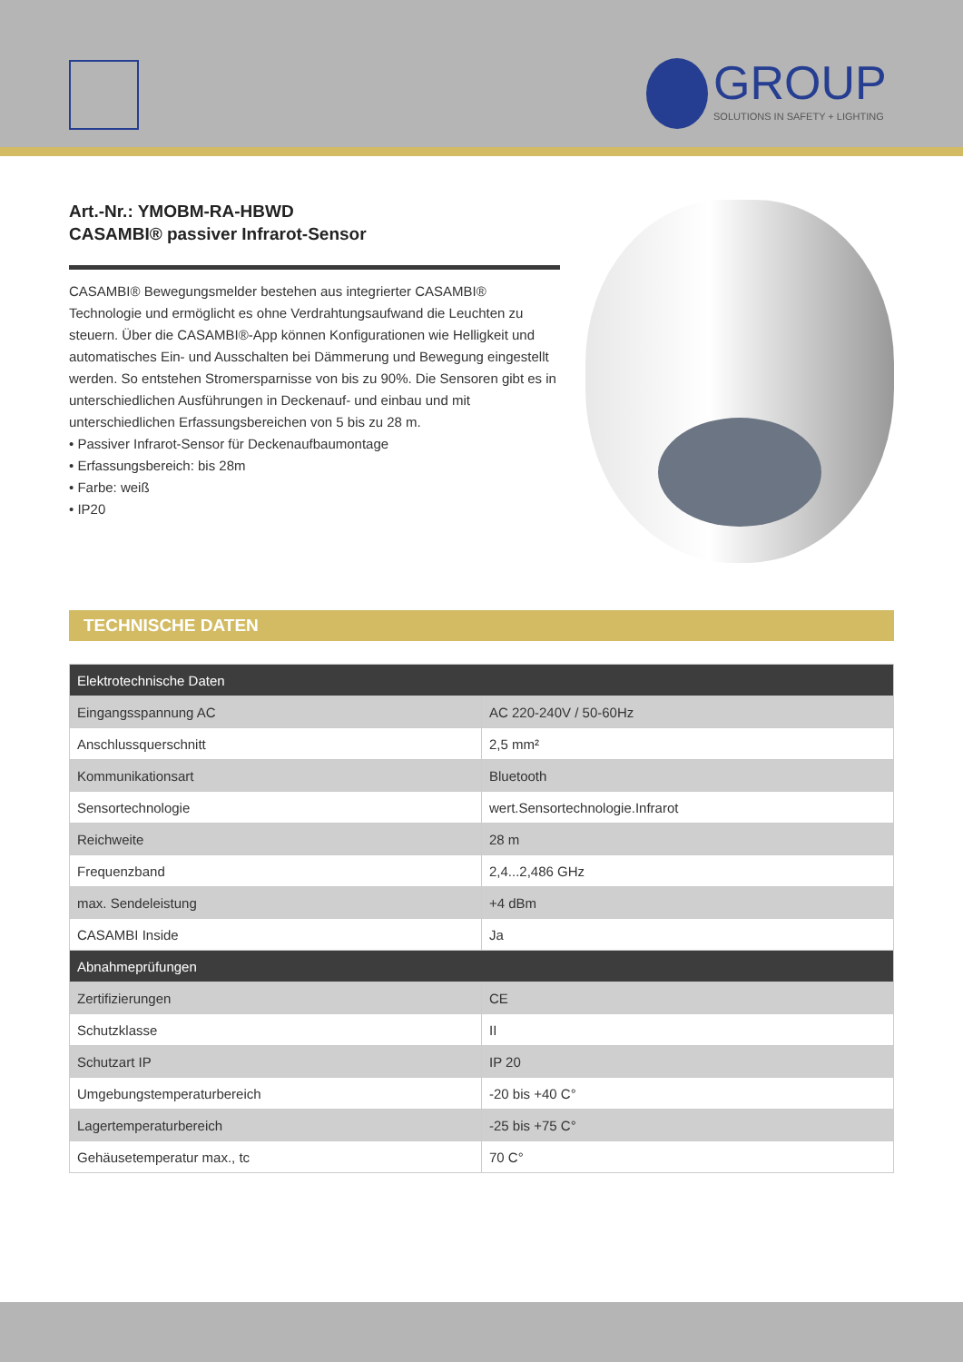GROUP SOLUTIONS IN SAFETY + LIGHTING
Art.-Nr.: YMOBM-RA-HBWD
CASAMBI® passiver Infrarot-Sensor
CASAMBI® Bewegungsmelder bestehen aus integrierter CASAMBI® Technologie und ermöglicht es ohne Verdrahtungsaufwand die Leuchten zu steuern. Über die CASAMBI®-App können Konfigurationen wie Helligkeit und automatisches Ein- und Ausschalten bei Dämmerung und Bewegung eingestellt werden. So entstehen Stromersparnisse von bis zu 90%. Die Sensoren gibt es in unterschiedlichen Ausführungen in Deckenauf- und einbau und mit unterschiedlichen Erfassungsbereichen von 5 bis zu 28 m.
• Passiver Infrarot-Sensor für Deckenaufbaumontage
• Erfassungsbereich: bis 28m
• Farbe: weiß
• IP20
TECHNISCHE DATEN
| Elektrotechnische Daten | |
| --- | --- |
| Eingangsspannung AC | AC 220-240V / 50-60Hz |
| Anschlussquerschnitt | 2,5 mm² |
| Kommunikationsart | Bluetooth |
| Sensortechnologie | wert.Sensortechnologie.Infrarot |
| Reichweite | 28 m |
| Frequenzband | 2,4...2,486 GHz |
| max. Sendeleistung | +4 dBm |
| CASAMBI Inside | Ja |
| Abnahmeprüfungen | |
| Zertifizierungen | CE |
| Schutzklasse | II |
| Schutzart IP | IP 20 |
| Umgebungstemperaturbereich | -20 bis +40 C° |
| Lagertemperaturbereich | -25 bis +75 C° |
| Gehäusetemperatur max., tc | 70 C° |